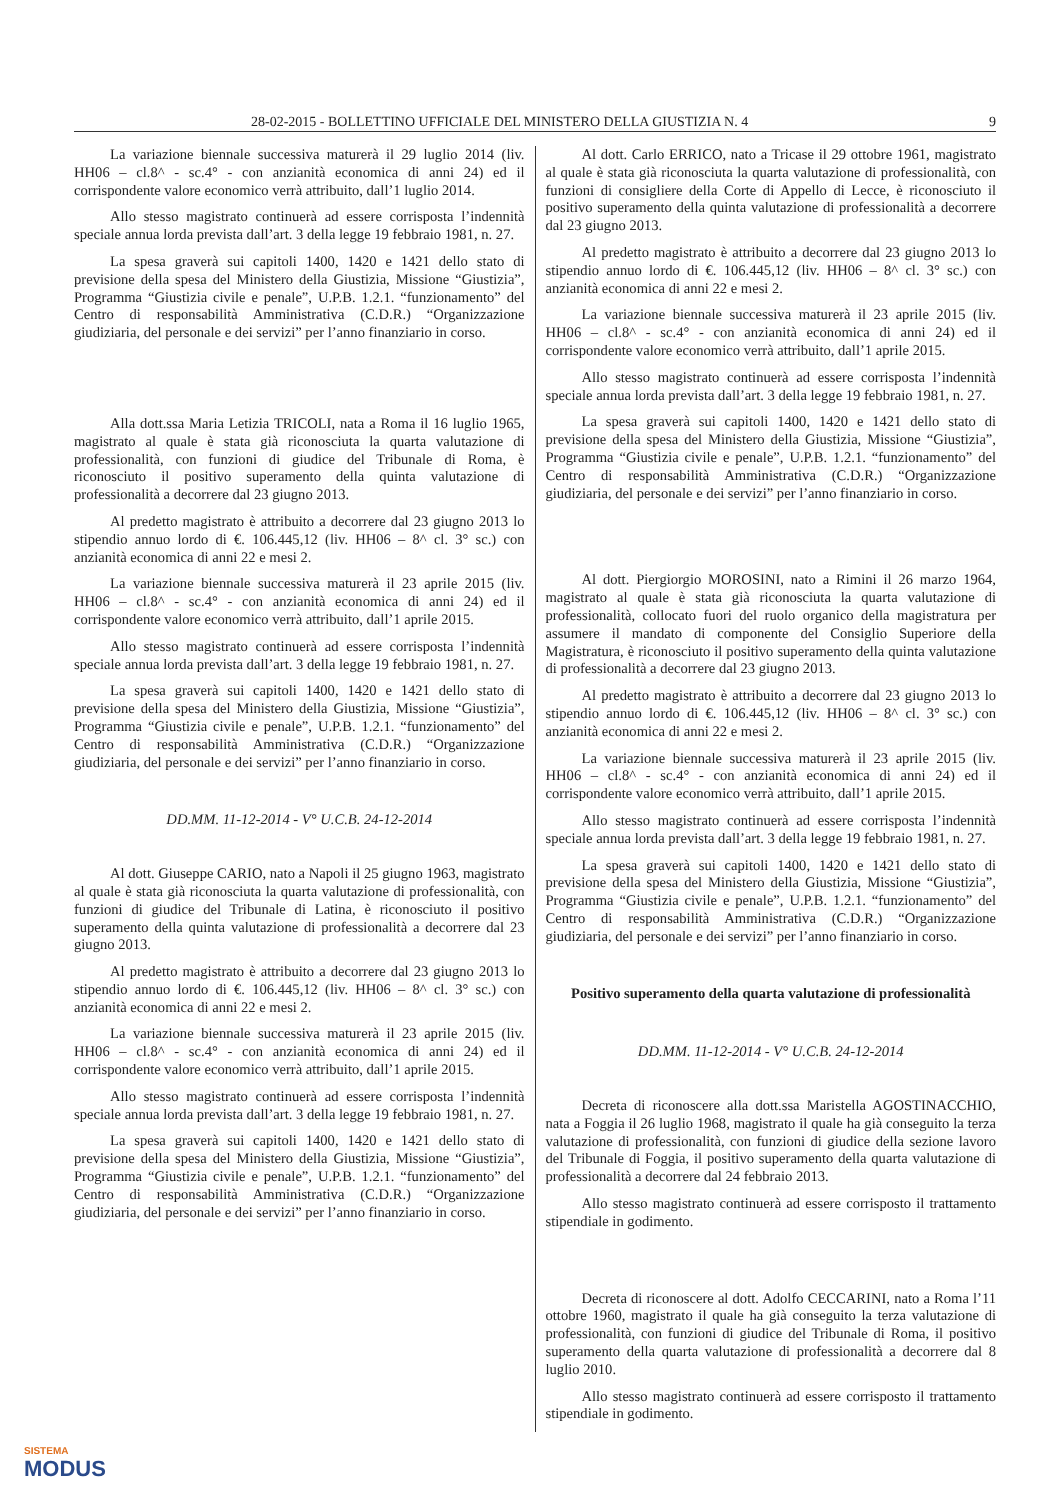28-02-2015 - BOLLETTINO UFFICIALE DEL MINISTERO DELLA GIUSTIZIA N. 4 9
La variazione biennale successiva maturerà il 29 luglio 2014 (liv. HH06 – cl.8^ - sc.4° - con anzianità economica di anni 24) ed il corrispondente valore economico verrà attribuito, dall’1 luglio 2014.
Allo stesso magistrato continuerà ad essere corrisposta l’indennità speciale annua lorda prevista dall’art. 3 della legge 19 febbraio 1981, n. 27.
La spesa graverà sui capitoli 1400, 1420 e 1421 dello stato di previsione della spesa del Ministero della Giustizia, Missione “Giustizia”, Programma “Giustizia civile e penale”, U.P.B. 1.2.1. “funzionamento” del Centro di responsabilità Amministrativa (C.D.R.) “Organizzazione giudiziaria, del personale e dei servizi” per l’anno finanziario in corso.
Alla dott.ssa Maria Letizia TRICOLI, nata a Roma il 16 luglio 1965, magistrato al quale è stata già riconosciuta la quarta valutazione di professionalità, con funzioni di giudice del Tribunale di Roma, è riconosciuto il positivo superamento della quinta valutazione di professionalità a decorrere dal 23 giugno 2013.
Al predetto magistrato è attribuito a decorrere dal 23 giugno 2013 lo stipendio annuo lordo di €. 106.445,12 (liv. HH06 – 8^ cl. 3° sc.) con anzianità economica di anni 22 e mesi 2.
La variazione biennale successiva maturerà il 23 aprile 2015 (liv. HH06 – cl.8^ - sc.4° - con anzianità economica di anni 24) ed il corrispondente valore economico verrà attribuito, dall’1 aprile 2015.
Allo stesso magistrato continuerà ad essere corrisposta l’indennità speciale annua lorda prevista dall’art. 3 della legge 19 febbraio 1981, n. 27.
La spesa graverà sui capitoli 1400, 1420 e 1421 dello stato di previsione della spesa del Ministero della Giustizia, Missione “Giustizia”, Programma “Giustizia civile e penale”, U.P.B. 1.2.1. “funzionamento” del Centro di responsabilità Amministrativa (C.D.R.) “Organizzazione giudiziaria, del personale e dei servizi” per l’anno finanziario in corso.
DD.MM. 11-12-2014 - V° U.C.B. 24-12-2014
Al dott. Giuseppe CARIO, nato a Napoli il 25 giugno 1963, magistrato al quale è stata già riconosciuta la quarta valutazione di professionalità, con funzioni di giudice del Tribunale di Latina, è riconosciuto il positivo superamento della quinta valutazione di professionalità a decorrere dal 23 giugno 2013.
Al predetto magistrato è attribuito a decorrere dal 23 giugno 2013 lo stipendio annuo lordo di €. 106.445,12 (liv. HH06 – 8^ cl. 3° sc.) con anzianità economica di anni 22 e mesi 2.
La variazione biennale successiva maturerà il 23 aprile 2015 (liv. HH06 – cl.8^ - sc.4° - con anzianità economica di anni 24) ed il corrispondente valore economico verrà attribuito, dall’1 aprile 2015.
Allo stesso magistrato continuerà ad essere corrisposta l’indennità speciale annua lorda prevista dall’art. 3 della legge 19 febbraio 1981, n. 27.
La spesa graverà sui capitoli 1400, 1420 e 1421 dello stato di previsione della spesa del Ministero della Giustizia, Missione “Giustizia”, Programma “Giustizia civile e penale”, U.P.B. 1.2.1. “funzionamento” del Centro di responsabilità Amministrativa (C.D.R.) “Organizzazione giudiziaria, del personale e dei servizi” per l’anno finanziario in corso.
Al dott. Carlo ERRICO, nato a Tricase il 29 ottobre 1961, magistrato al quale è stata già riconosciuta la quarta valutazione di professionalità, con funzioni di consigliere della Corte di Appello di Lecce, è riconosciuto il positivo superamento della quinta valutazione di professionalità a decorrere dal 23 giugno 2013.
Al predetto magistrato è attribuito a decorrere dal 23 giugno 2013 lo stipendio annuo lordo di €. 106.445,12 (liv. HH06 – 8^ cl. 3° sc.) con anzianità economica di anni 22 e mesi 2.
La variazione biennale successiva maturerà il 23 aprile 2015 (liv. HH06 – cl.8^ - sc.4° - con anzianità economica di anni 24) ed il corrispondente valore economico verrà attribuito, dall’1 aprile 2015.
Allo stesso magistrato continuerà ad essere corrisposta l’indennità speciale annua lorda prevista dall’art. 3 della legge 19 febbraio 1981, n. 27.
La spesa graverà sui capitoli 1400, 1420 e 1421 dello stato di previsione della spesa del Ministero della Giustizia, Missione “Giustizia”, Programma “Giustizia civile e penale”, U.P.B. 1.2.1. “funzionamento” del Centro di responsabilità Amministrativa (C.D.R.) “Organizzazione giudiziaria, del personale e dei servizi” per l’anno finanziario in corso.
Al dott. Piergiorgio MOROSINI, nato a Rimini il 26 marzo 1964, magistrato al quale è stata già riconosciuta la quarta valutazione di professionalità, collocato fuori del ruolo organico della magistratura per assumere il mandato di componente del Consiglio Superiore della Magistratura, è riconosciuto il positivo superamento della quinta valutazione di professionalità a decorrere dal 23 giugno 2013.
Al predetto magistrato è attribuito a decorrere dal 23 giugno 2013 lo stipendio annuo lordo di €. 106.445,12 (liv. HH06 – 8^ cl. 3° sc.) con anzianità economica di anni 22 e mesi 2.
La variazione biennale successiva maturerà il 23 aprile 2015 (liv. HH06 – cl.8^ - sc.4° - con anzianità economica di anni 24) ed il corrispondente valore economico verrà attribuito, dall’1 aprile 2015.
Allo stesso magistrato continuerà ad essere corrisposta l’indennità speciale annua lorda prevista dall’art. 3 della legge 19 febbraio 1981, n. 27.
La spesa graverà sui capitoli 1400, 1420 e 1421 dello stato di previsione della spesa del Ministero della Giustizia, Missione “Giustizia”, Programma “Giustizia civile e penale”, U.P.B. 1.2.1. “funzionamento” del Centro di responsabilità Amministrativa (C.D.R.) “Organizzazione giudiziaria, del personale e dei servizi” per l’anno finanziario in corso.
Positivo superamento della quarta valutazione di professionalità
DD.MM. 11-12-2014 - V° U.C.B. 24-12-2014
Decreta di riconoscere alla dott.ssa Maristella AGOSTINACCHIO, nata a Foggia il 26 luglio 1968, magistrato il quale ha già conseguito la terza valutazione di professionalità, con funzioni di giudice della sezione lavoro del Tribunale di Foggia, il positivo superamento della quarta valutazione di professionalità a decorrere dal 24 febbraio 2013.
Allo stesso magistrato continuerà ad essere corrisposto il trattamento stipendiale in godimento.
Decreta di riconoscere al dott. Adolfo CECCARINI, nato a Roma l’11 ottobre 1960, magistrato il quale ha già conseguito la terza valutazione di professionalità, con funzioni di giudice del Tribunale di Roma, il positivo superamento della quarta valutazione di professionalità a decorrere dal 8 luglio 2010.
Allo stesso magistrato continuerà ad essere corrisposto il trattamento stipendiale in godimento.
SISTEMA
MODUS